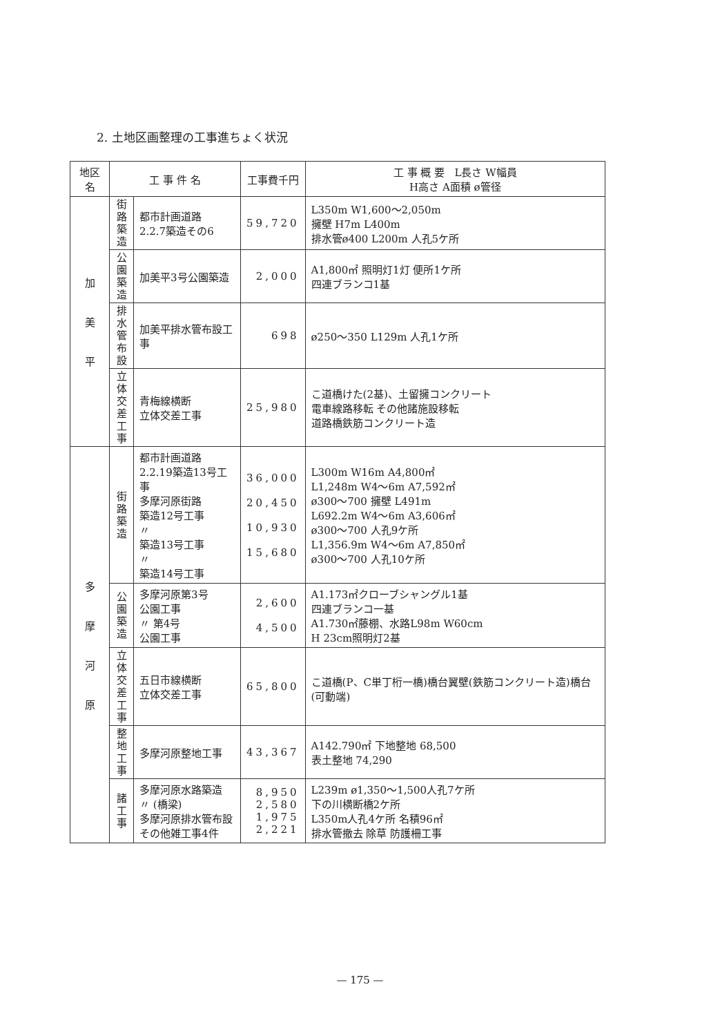2. 土地区画整理の工事進ちょく状況
| 地区名 | 工 事 件 名 | | 工事費千円 | 工 事 概 要 L長さ W幅員 H高さ A面積 ø管径 |
| --- | --- | --- | --- | --- |
| 加 美 平 | 街 路 築 造 | 都市計画道路 2.2.7築造その6 | 59,720 | L350m W1,600～2,050m 擁壁 H7m L400m 排水管ø400 L200m 人孔5ケ所 |
| | 公 園 築 造 | 加美平3号公園築造 | 2,000 | A1,800㎡ 照明灯1灯 便所1ケ所 四連ブランコ1基 |
| | 排 水 管 布 設 | 加美平排水管布設工事 | 698 | ø250～350 L129m 人孔1ケ所 |
| | 立 体 交 差 工 事 | 青梅線横断 立体交差工事 | 25,980 | こ道橋けた(2基)、土留擁コンクリート 電車線路移転 その他諸施設移転 道路橋鉄筋コンクリート造 |
| 多 摩 河 原 | 街 路 築 造 | 都市計画道路 2.2.19築造13号工事 多摩河原街路 築造12号工事 〃 築造13号工事 〃 築造14号工事 | 36,000 20,450 10,930 15,680 | L300m W16m A4,800㎡ L1,248m W4～6m A7,592㎡ ø300～700 擁壁 L491m L692.2m W4～6m A3,606㎡ ø300～700 人孔9ケ所 L1,356.9m W4～6m A7,850㎡ ø300～700 人孔10ケ所 |
| | 公 園 築 造 | 多摩河原第3号 公園工事 〃 第4号 公園工事 | 2,600 4,500 | A1.173㎡クローブシャングル1基 四連ブランコ一基 A1.730㎡藤棚、水路L98m W60cm H 23cm照明灯2基 |
| | 立 体 交 差 工 事 | 五日市線横断 立体交差工事 | 65,800 | こ道橋(P、C単丁桁一橋)橋台翼壁(鉄筋コンクリート造)橋台(可動端) |
| | 整 地 工 事 | 多摩河原整地工事 | 43,367 | A142.790㎡ 下地整地 68,500 表土整地 74,290 |
| | 諸 工 事 | 多摩河原水路築造 〃 (橋梁) 多摩河原排水管布設 その他雑工事4件 | 8,950 2,580 1,975 2,221 | L239m ø1,350～1,500人孔7ケ所 下の川横断橋2ケ所 L350m人孔4ケ所 名積96㎡ 排水管撤去 除草 防護柵工事 |
— 175 —